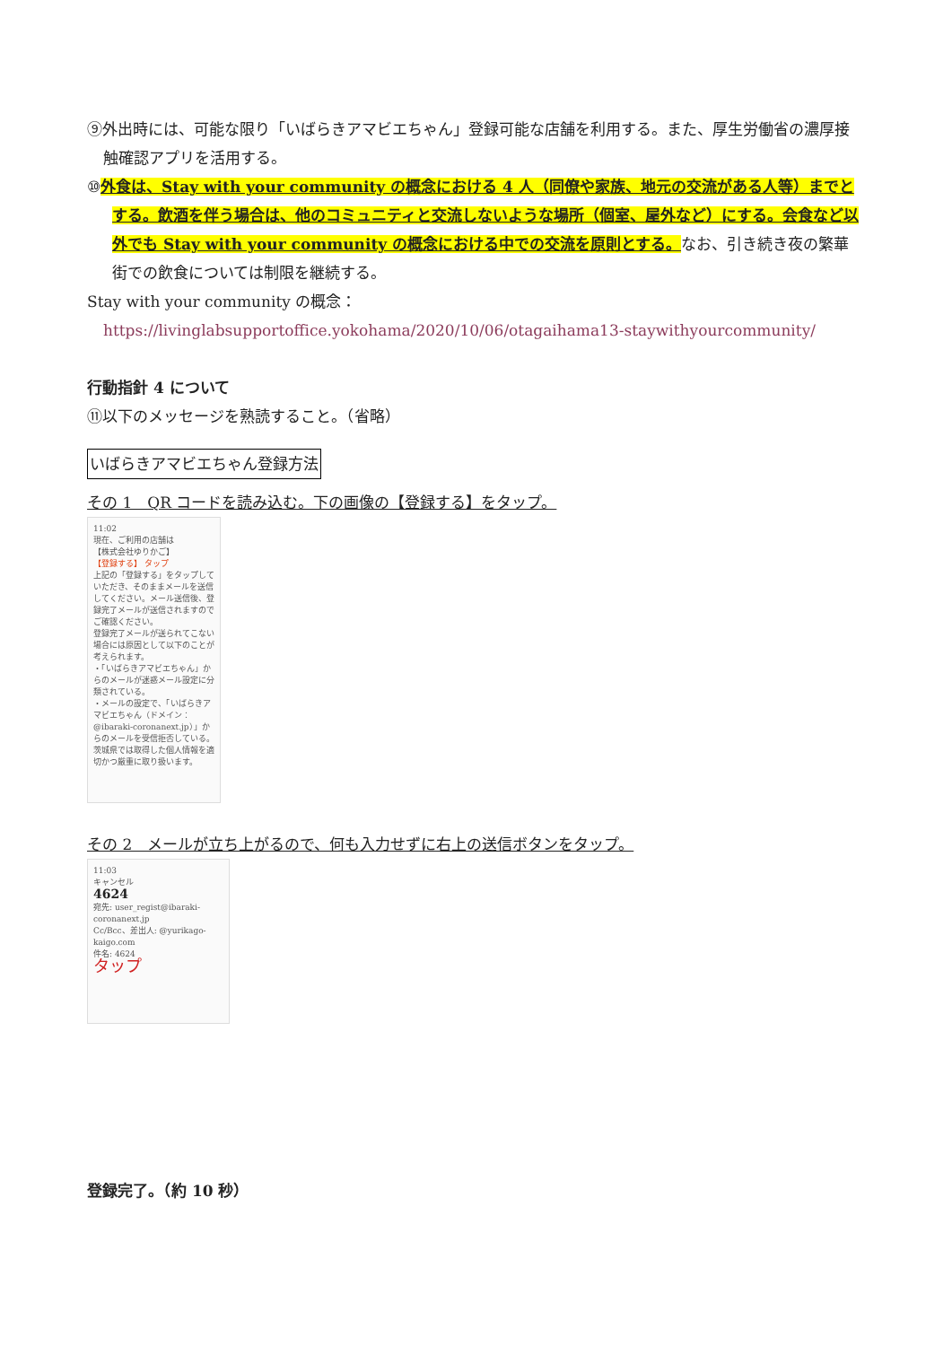⑨外出時には、可能な限り「いばらきアマビエちゃん」登録可能な店舗を利用する。また、厚生労働省の濃厚接触確認アプリを活用する。
⑩外食は、Stay with your community の概念における 4 人（同僚や家族、地元の交流がある人等）までとする。飲酒を伴う場合は、他のコミュニティと交流しないような場所（個室、屋外など）にする。会食など以外でも Stay with your community の概念における中での交流を原則とする。なお、引き続き夜の繁華街での飲食については制限を継続する。
Stay with your community の概念：https://livinglabsupportoffice.yokohama/2020/10/06/otagaihama13-staywithyourcommunity/
行動指針 4 について
⑪以下のメッセージを熟読すること。（省略）
いばらきアマビエちゃん登録方法
その 1　QR コードを読み込む。下の画像の【登録する】をタップ。
11:02
現在、ご利用の店舗は
【株式会社ゆりかご】
【登録する】 タップ
上記の「登録する」をタップしていただき、そのままメールを送信してください。メール送信後、登録完了メールが送信されますのでご確認ください。
登録完了メールが送られてこない場合には原因として以下のことが考えられます。
・「いばらきアマビエちゃん」からのメールが迷惑メール設定に分類されている。
・メールの設定で、「いばらきアマビエちゃん（ドメイン：@ibaraki-coronanext.jp）」からのメールを受信拒否している。
茨城県では取得した個人情報を適切かつ厳重に取り扱います。
その 2　メールが立ち上がるので、何も入力せずに右上の送信ボタンをタップ。
11:03
キャンセル
4624
宛先: user_regist@ibaraki-coronanext.jp
Cc/Bcc、差出人: @yurikago-kaigo.com
件名: 4624
タップ
登録完了。（約 10 秒）